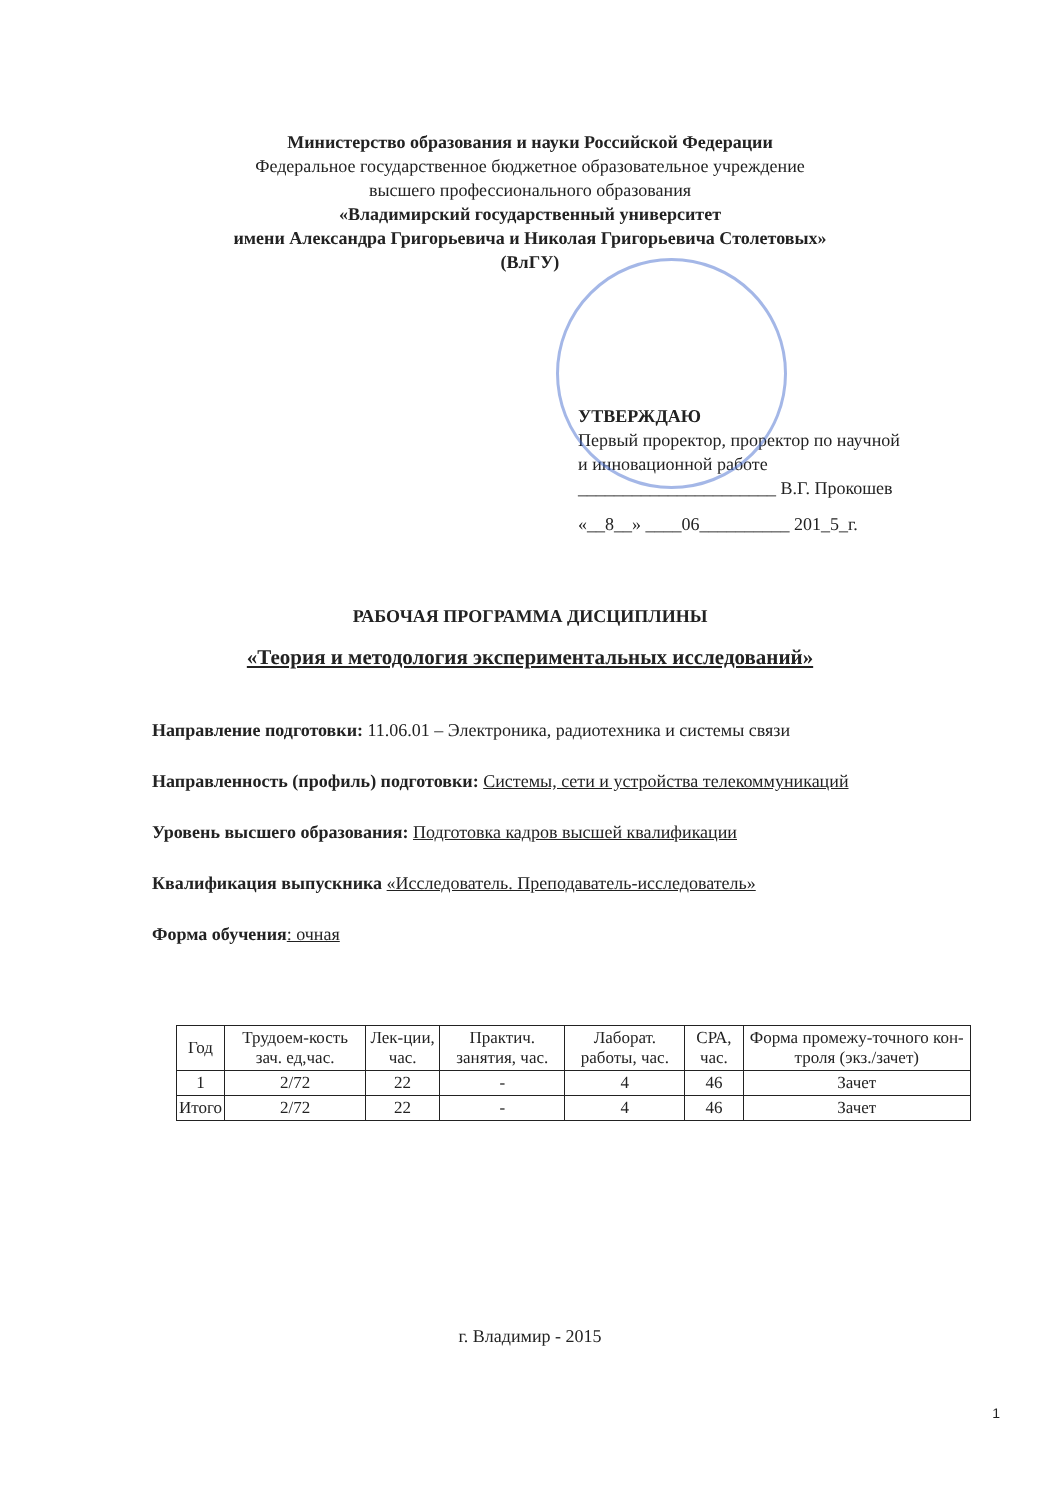Министерство образования и науки Российской Федерации
Федеральное государственное бюджетное образовательное учреждение
высшего профессионального образования
«Владимирский государственный университет
имени Александра Григорьевича и Николая Григорьевича Столетовых»
(ВлГУ)
УТВЕРЖДАЮ
Первый проректор, проректор по научной
и инновационной работе
______________________ В.Г. Прокошев
«__8__» ____06__________ 201_5_г.
РАБОЧАЯ ПРОГРАММА ДИСЦИПЛИНЫ
«Теория и методология экспериментальных исследований»
Направление подготовки: 11.06.01 – Электроника, радиотехника и системы связи
Направленность (профиль) подготовки: Системы, сети и устройства телекоммуникаций
Уровень высшего образования: Подготовка кадров высшей квалификации
Квалификация выпускника «Исследователь. Преподаватель-исследователь»
Форма обучения: очная
| Год | Трудоем-кость зач. ед,час. | Лек-ции, час. | Практич. занятия, час. | Лаборат. работы, час. | СРА, час. | Форма промежу-точного кон-троля (экз./зачет) |
| --- | --- | --- | --- | --- | --- | --- |
| 1 | 2/72 | 22 | - | 4 | 46 | Зачет |
| Итого | 2/72 | 22 | - | 4 | 46 | Зачет |
г. Владимир - 2015
1